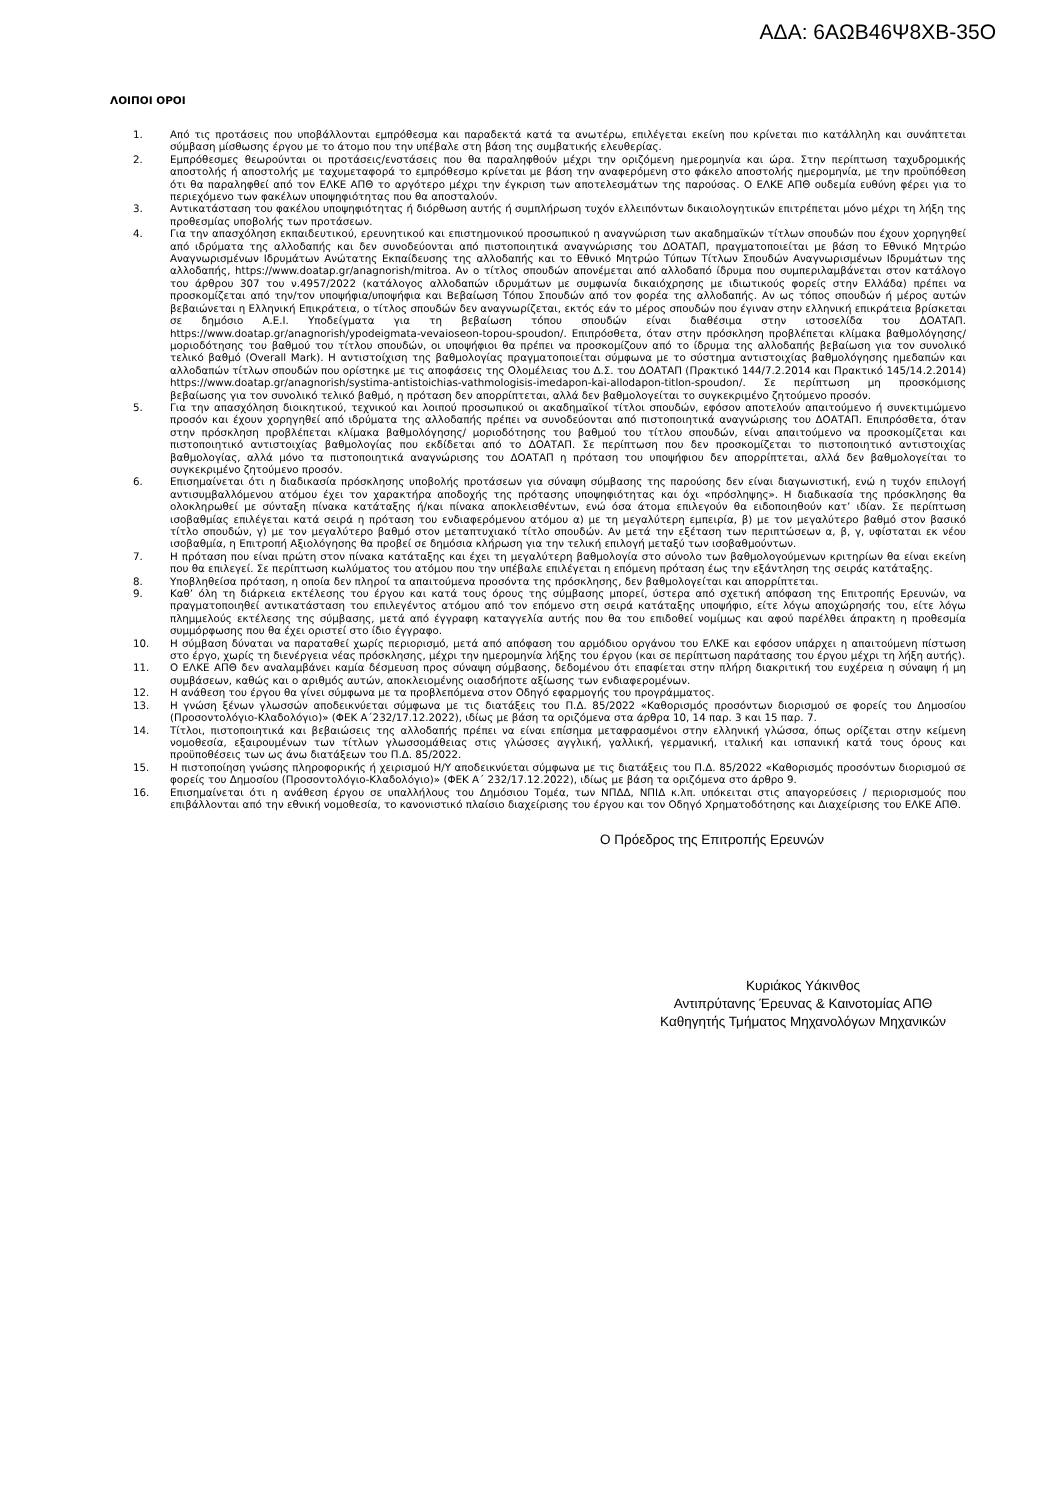ΑΔΑ: 6ΑΩΒ46Ψ8ΧΒ-35Ο
ΛΟΙΠΟΙ ΟΡΟΙ
1. Από τις προτάσεις που υποβάλλονται εμπρόθεσμα και παραδεκτά κατά τα ανωτέρω, επιλέγεται εκείνη που κρίνεται πιο κατάλληλη και συνάπτεται σύμβαση μίσθωσης έργου με το άτομο που την υπέβαλε στη βάση της συμβατικής ελευθερίας.
2. Εμπρόθεσμες θεωρούνται οι προτάσεις/ενστάσεις που θα παραληφθούν μέχρι την οριζόμενη ημερομηνία και ώρα. Στην περίπτωση ταχυδρομικής αποστολής ή αποστολής με ταχυμεταφορά το εμπρόθεσμο κρίνεται με βάση την αναφερόμενη στο φάκελο αποστολής ημερομηνία, με την προϋπόθεση ότι θα παραληφθεί από τον ΕΛΚΕ ΑΠΘ το αργότερο μέχρι την έγκριση των αποτελεσμάτων της παρούσας. Ο ΕΛΚΕ ΑΠΘ ουδεμία ευθύνη φέρει για το περιεχόμενο των φακέλων υποψηφιότητας που θα αποσταλούν.
3. Αντικατάσταση του φακέλου υποψηφιότητας ή διόρθωση αυτής ή συμπλήρωση τυχόν ελλειπόντων δικαιολογητικών επιτρέπεται μόνο μέχρι τη λήξη της προθεσμίας υποβολής των προτάσεων.
4. Για την απασχόληση εκπαιδευτικού, ερευνητικού και επιστημονικού προσωπικού η αναγνώριση των ακαδημαϊκών τίτλων σπουδών που έχουν χορηγηθεί από ιδρύματα της αλλοδαπής και δεν συνοδεύονται από πιστοποιητικά αναγνώρισης του ΔΟΑΤΑΠ, πραγματοποιείται με βάση το Εθνικό Μητρώο Αναγνωρισμένων Ιδρυμάτων Ανώτατης Εκπαίδευσης της αλλοδαπής και το Εθνικό Μητρώο Τύπων Τίτλων Σπουδών Αναγνωρισμένων Ιδρυμάτων της αλλοδαπής, https://www.doatap.gr/anagnorish/mitroa. Αν ο τίτλος σπουδών απονέμεται από αλλοδαπό ίδρυμα που συμπεριλαμβάνεται στον κατάλογο του άρθρου 307 του ν.4957/2022 (κατάλογος αλλοδαπών ιδρυμάτων με συμφωνία δικαιόχρησης με ιδιωτικούς φορείς στην Ελλάδα) πρέπει να προσκομίζεται από την/τον υποψήφια/υποψήφια και Βεβαίωση Τόπου Σπουδών από τον φορέα της αλλοδαπής. Αν ως τόπος σπουδών ή μέρος αυτών βεβαιώνεται η Ελληνική Επικράτεια, ο τίτλος σπουδών δεν αναγνωρίζεται, εκτός εάν το μέρος σπουδών που έγιναν στην ελληνική επικράτεια βρίσκεται σε δημόσιο Α.Ε.Ι. Υποδείγματα για τη βεβαίωση τόπου σπουδών είναι διαθέσιμα στην ιστοσελίδα του ΔΟΑΤΑΠ. https://www.doatap.gr/anagnorish/ypodeigmata-vevaioseon-topou-spoudon/. Επιπρόσθετα, όταν στην πρόσκληση προβλέπεται κλίμακα βαθμολόγησης/μοριοδότησης του βαθμού του τίτλου σπουδών, οι υποψήφιοι θα πρέπει να προσκομίζουν από το ίδρυμα της αλλοδαπής βεβαίωση για τον συνολικό τελικό βαθμό (Overall Mark). Η αντιστοίχιση της βαθμολογίας πραγματοποιείται σύμφωνα με το σύστημα αντιστοιχίας βαθμολόγησης ημεδαπών και αλλοδαπών τίτλων σπουδών που ορίστηκε με τις αποφάσεις της Ολομέλειας του Δ.Σ. του ΔΟΑΤΑΠ (Πρακτικό 144/7.2.2014 και Πρακτικό 145/14.2.2014) https://www.doatap.gr/anagnorish/systima-antistoichias-vathmologisis-imedapon-kai-allodapon-titlon-spoudon/. Σε περίπτωση μη προσκόμισης βεβαίωσης για τον συνολικό τελικό βαθμό, η πρόταση δεν απορρίπτεται, αλλά δεν βαθμολογείται το συγκεκριμένο ζητούμενο προσόν.
5. Για την απασχόληση διοικητικού, τεχνικού και λοιπού προσωπικού οι ακαδημαϊκοί τίτλοι σπουδών, εφόσον αποτελούν απαιτούμενο ή συνεκτιμώμενο προσόν και έχουν χορηγηθεί από ιδρύματα της αλλοδαπής πρέπει να συνοδεύονται από πιστοποιητικά αναγνώρισης του ΔΟΑΤΑΠ. Επιπρόσθετα, όταν στην πρόσκληση προβλέπεται κλίμακα βαθμολόγησης/ μοριοδότησης του βαθμού του τίτλου σπουδών, είναι απαιτούμενο να προσκομίζεται και πιστοποιητικό αντιστοιχίας βαθμολογίας που εκδίδεται από το ΔΟΑΤΑΠ. Σε περίπτωση που δεν προσκομίζεται το πιστοποιητικό αντιστοιχίας βαθμολογίας, αλλά μόνο τα πιστοποιητικά αναγνώρισης του ΔΟΑΤΑΠ η πρόταση του υποψήφιου δεν απορρίπτεται, αλλά δεν βαθμολογείται το συγκεκριμένο ζητούμενο προσόν.
6. Επισημαίνεται ότι η διαδικασία πρόσκλησης υποβολής προτάσεων για σύναψη σύμβασης της παρούσης δεν είναι διαγωνιστική, ενώ η τυχόν επιλογή αντισυμβαλλόμενου ατόμου έχει τον χαρακτήρα αποδοχής της πρότασης υποψηφιότητας και όχι «πρόσληψης». Η διαδικασία της πρόσκλησης θα ολοκληρωθεί με σύνταξη πίνακα κατάταξης ή/και πίνακα αποκλεισθέντων, ενώ όσα άτομα επιλεγούν θα ειδοποιηθούν κατ’ ιδίαν. Σε περίπτωση ισοβαθμίας επιλέγεται κατά σειρά η πρόταση του ενδιαφερόμενου ατόμου α) με τη μεγαλύτερη εμπειρία, β) με τον μεγαλύτερο βαθμό στον βασικό τίτλο σπουδών, γ) με τον μεγαλύτερο βαθμό στον μεταπτυχιακό τίτλο σπουδών. Αν μετά την εξέταση των περιπτώσεων α, β, γ, υφίσταται εκ νέου ισοβαθμία, η Επιτροπή Αξιολόγησης θα προβεί σε δημόσια κλήρωση για την τελική επιλογή μεταξύ των ισοβαθμούντων.
7. Η πρόταση που είναι πρώτη στον πίνακα κατάταξης και έχει τη μεγαλύτερη βαθμολογία στο σύνολο των βαθμολογούμενων κριτηρίων θα είναι εκείνη που θα επιλεγεί. Σε περίπτωση κωλύματος του ατόμου που την υπέβαλε επιλέγεται η επόμενη πρόταση έως την εξάντληση της σειράς κατάταξης.
8. Υποβληθείσα πρόταση, η οποία δεν πληροί τα απαιτούμενα προσόντα της πρόσκλησης, δεν βαθμολογείται και απορρίπτεται.
9. Καθ’ όλη τη διάρκεια εκτέλεσης του έργου και κατά τους όρους της σύμβασης μπορεί, ύστερα από σχετική απόφαση της Επιτροπής Ερευνών, να πραγματοποιηθεί αντικατάσταση του επιλεγέντος ατόμου από τον επόμενο στη σειρά κατάταξης υποψήφιο, είτε λόγω αποχώρησής του, είτε λόγω πλημμελούς εκτέλεσης της σύμβασης, μετά από έγγραφη καταγγελία αυτής που θα του επιδοθεί νομίμως και αφού παρέλθει άπρακτη η προθεσμία συμμόρφωσης που θα έχει οριστεί στο ίδιο έγγραφο.
10. Η σύμβαση δύναται να παραταθεί χωρίς περιορισμό, μετά από απόφαση του αρμόδιου οργάνου του ΕΛΚΕ και εφόσον υπάρχει η απαιτούμενη πίστωση στο έργο, χωρίς τη διενέργεια νέας πρόσκλησης, μέχρι την ημερομηνία λήξης του έργου (και σε περίπτωση παράτασης του έργου μέχρι τη λήξη αυτής).
11. Ο ΕΛΚΕ ΑΠΘ δεν αναλαμβάνει καμία δέσμευση προς σύναψη σύμβασης, δεδομένου ότι επαφίεται στην πλήρη διακριτική του ευχέρεια η σύναψη ή μη συμβάσεων, καθώς και ο αριθμός αυτών, αποκλειομένης οιασδήποτε αξίωσης των ενδιαφερομένων.
12. Η ανάθεση του έργου θα γίνει σύμφωνα με τα προβλεπόμενα στον Οδηγό εφαρμογής του προγράμματος.
13. Η γνώση ξένων γλωσσών αποδεικνύεται σύμφωνα με τις διατάξεις του Π.Δ. 85/2022 «Καθορισμός προσόντων διορισμού σε φορείς του Δημοσίου (Προσοντολόγιο-Κλαδολόγιο)» (ΦΕΚ Α΄232/17.12.2022), ιδίως με βάση τα οριζόμενα στα άρθρα 10, 14 παρ. 3 και 15 παρ. 7.
14. Τίτλοι, πιστοποιητικά και βεβαιώσεις της αλλοδαπής πρέπει να είναι επίσημα μεταφρασμένοι στην ελληνική γλώσσα, όπως ορίζεται στην κείμενη νομοθεσία, εξαιρουμένων των τίτλων γλωσσομάθειας στις γλώσσες αγγλική, γαλλική, γερμανική, ιταλική και ισπανική κατά τους όρους και προϋποθέσεις των ως άνω διατάξεων του Π.Δ. 85/2022.
15. Η πιστοποίηση γνώσης πληροφορικής ή χειρισμού Η/Υ αποδεικνύεται σύμφωνα με τις διατάξεις του Π.Δ. 85/2022 «Καθορισμός προσόντων διορισμού σε φορείς του Δημοσίου (Προσοντολόγιο-Κλαδολόγιο)» (ΦΕΚ Α΄ 232/17.12.2022), ιδίως με βάση τα οριζόμενα στο άρθρο 9.
16. Επισημαίνεται ότι η ανάθεση έργου σε υπαλλήλους του Δημόσιου Τομέα, των ΝΠΔΔ, ΝΠΙΔ κ.λπ. υπόκειται στις απαγορεύσεις / περιορισμούς που επιβάλλονται από την εθνική νομοθεσία, το κανονιστικό πλαίσιο διαχείρισης του έργου και τον Οδηγό Χρηματοδότησης και Διαχείρισης του ΕΛΚΕ ΑΠΘ.
Ο Πρόεδρος της Επιτροπής Ερευνών
Κυριάκος Υάκινθος
Αντιπρύτανης Έρευνας & Καινοτομίας ΑΠΘ
Καθηγητής Τμήματος Μηχανολόγων Μηχανικών